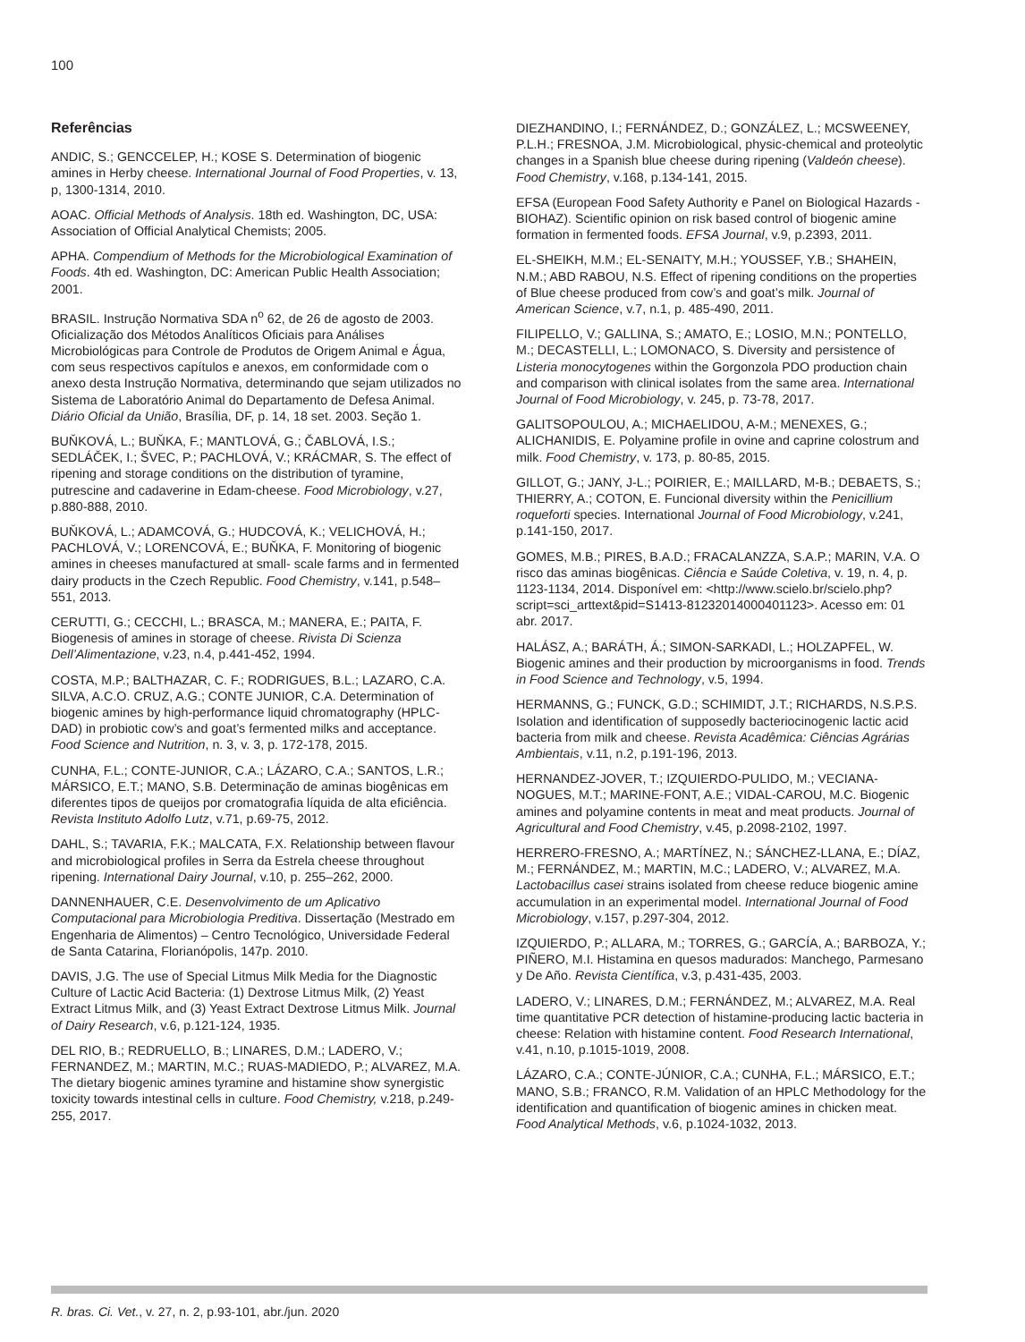100
Referências
ANDIC, S.; GENCCELEP, H.; KOSE S. Determination of biogenic amines in Herby cheese. International Journal of Food Properties, v. 13, p, 1300-1314, 2010.
AOAC. Official Methods of Analysis. 18th ed. Washington, DC, USA: Association of Official Analytical Chemists; 2005.
APHA. Compendium of Methods for the Microbiological Examination of Foods. 4th ed. Washington, DC: American Public Health Association; 2001.
BRASIL. Instrução Normativa SDA n<sup>o</sup> 62, de 26 de agosto de 2003. Oficialização dos Métodos Analíticos Oficiais para Análises Microbiológicas para Controle de Produtos de Origem Animal e Água, com seus respectivos capítulos e anexos, em conformidade com o anexo desta Instrução Normativa, determinando que sejam utilizados no Sistema de Laboratório Animal do Departamento de Defesa Animal. Diário Oficial da União, Brasília, DF, p. 14, 18 set. 2003. Seção 1.
BUŇKOVÁ, L.; BUŇKA, F.; MANTLOVÁ, G.; ČABLOVÁ, I.S.; SEDLÁČEK, I.; ŠVEC, P.; PACHLOVÁ, V.; KRÁCMAR, S. The effect of ripening and storage conditions on the distribution of tyramine, putrescine and cadaverine in Edam-cheese. Food Microbiology, v.27, p.880-888, 2010.
BUŇKOVÁ, L.; ADAMCOVÁ, G.; HUDCOVÁ, K.; VELICHOVÁ, H.; PACHLOVÁ, V.; LORENCOVÁ, E.; BUŇKA, F. Monitoring of biogenic amines in cheeses manufactured at small- scale farms and in fermented dairy products in the Czech Republic. Food Chemistry, v.141, p.548–551, 2013.
CERUTTI, G.; CECCHI, L.; BRASCA, M.; MANERA, E.; PAITA, F. Biogenesis of amines in storage of cheese. Rivista Di Scienza Dell’Alimentazione, v.23, n.4, p.441-452, 1994.
COSTA, M.P.; BALTHAZAR, C. F.; RODRIGUES, B.L.; LAZARO, C.A. SILVA, A.C.O. CRUZ, A.G.; CONTE JUNIOR, C.A. Determination of biogenic amines by high-performance liquid chromatography (HPLC-DAD) in probiotic cow’s and goat’s fermented milks and acceptance. Food Science and Nutrition, n. 3, v. 3, p. 172-178, 2015.
CUNHA, F.L.; CONTE-JUNIOR, C.A.; LÁZARO, C.A.; SANTOS, L.R.; MÁRSICO, E.T.; MANO, S.B. Determinação de aminas biogênicas em diferentes tipos de queijos por cromatografia líquida de alta eficiência. Revista Instituto Adolfo Lutz, v.71, p.69-75, 2012.
DAHL, S.; TAVARIA, F.K.; MALCATA, F.X. Relationship between flavour and microbiological profiles in Serra da Estrela cheese throughout ripening. International Dairy Journal, v.10, p. 255–262, 2000.
DANNENHAUER, C.E. Desenvolvimento de um Aplicativo Computacional para Microbiologia Preditiva. Dissertação (Mestrado em Engenharia de Alimentos) – Centro Tecnológico, Universidade Federal de Santa Catarina, Florianópolis, 147p. 2010.
DAVIS, J.G. The use of Special Litmus Milk Media for the Diagnostic Culture of Lactic Acid Bacteria: (1) Dextrose Litmus Milk, (2) Yeast Extract Litmus Milk, and (3) Yeast Extract Dextrose Litmus Milk. Journal of Dairy Research, v.6, p.121-124, 1935.
DEL RIO, B.; REDRUELLO, B.; LINARES, D.M.; LADERO, V.; FERNANDEZ, M.; MARTIN, M.C.; RUAS-MADIEDO, P.; ALVAREZ, M.A. The dietary biogenic amines tyramine and histamine show synergistic toxicity towards intestinal cells in culture. Food Chemistry, v.218, p.249-255, 2017.
DIEZHANDINO, I.; FERNÁNDEZ, D.; GONZÁLEZ, L.; MCSWEENEY, P.L.H.; FRESNOA, J.M. Microbiological, physic-chemical and proteolytic changes in a Spanish blue cheese during ripening (Valdeón cheese). Food Chemistry, v.168, p.134-141, 2015.
EFSA (European Food Safety Authority e Panel on Biological Hazards - BIOHAZ). Scientific opinion on risk based control of biogenic amine formation in fermented foods. EFSA Journal, v.9, p.2393, 2011.
EL-SHEIKH, M.M.; EL-SENAITY, M.H.; YOUSSEF, Y.B.; SHAHEIN, N.M.; ABD RABOU, N.S. Effect of ripening conditions on the properties of Blue cheese produced from cow’s and goat’s milk. Journal of American Science, v.7, n.1, p. 485-490, 2011.
FILIPELLO, V.; GALLINA, S.; AMATO, E.; LOSIO, M.N.; PONTELLO, M.; DECASTELLI, L.; LOMONACO, S. Diversity and persistence of Listeria monocytogenes within the Gorgonzola PDO production chain and comparison with clinical isolates from the same area. International Journal of Food Microbiology, v. 245, p. 73-78, 2017.
GALITSOPOULOU, A.; MICHAELIDOU, A-M.; MENEXES, G.; ALICHANIDIS, E. Polyamine profile in ovine and caprine colostrum and milk. Food Chemistry, v. 173, p. 80-85, 2015.
GILLOT, G.; JANY, J-L.; POIRIER, E.; MAILLARD, M-B.; DEBAETS, S.; THIERRY, A.; COTON, E. Funcional diversity within the Penicillium roqueforti species. International Journal of Food Microbiology, v.241, p.141-150, 2017.
GOMES, M.B.; PIRES, B.A.D.; FRACALANZZA, S.A.P.; MARIN, V.A. O risco das aminas biogênicas. Ciência e Saúde Coletiva, v. 19, n. 4, p. 1123-1134, 2014. Disponível em: <http://www.scielo.br/scielo.php?script=sci_arttext&pid=S1413-81232014000401123>. Acesso em: 01 abr. 2017.
HALÁSZ, A.; BARÁTH, Á.; SIMON-SARKADI, L.; HOLZAPFEL, W. Biogenic amines and their production by microorganisms in food. Trends in Food Science and Technology, v.5, 1994.
HERMANNS, G.; FUNCK, G.D.; SCHIMIDT, J.T.; RICHARDS, N.S.P.S. Isolation and identification of supposedly bacteriocinogenic lactic acid bacteria from milk and cheese. Revista Acadêmica: Ciências Agrárias Ambientais, v.11, n.2, p.191-196, 2013.
HERNANDEZ-JOVER, T.; IZQUIERDO-PULIDO, M.; VECIANA-NOGUES, M.T.; MARINE-FONT, A.E.; VIDAL-CAROU, M.C. Biogenic amines and polyamine contents in meat and meat products. Journal of Agricultural and Food Chemistry, v.45, p.2098-2102, 1997.
HERRERO-FRESNO, A.; MARTÍNEZ, N.; SÁNCHEZ-LLANA, E.; DÍAZ, M.; FERNÁNDEZ, M.; MARTIN, M.C.; LADERO, V.; ALVAREZ, M.A. Lactobacillus casei strains isolated from cheese reduce biogenic amine accumulation in an experimental model. International Journal of Food Microbiology, v.157, p.297-304, 2012.
IZQUIERDO, P.; ALLARA, M.; TORRES, G.; GARCÍA, A.; BARBOZA, Y.; PIÑERO, M.I. Histamina en quesos madurados: Manchego, Parmesano y De Año. Revista Científica, v.3, p.431-435, 2003.
LADERO, V.; LINARES, D.M.; FERNÁNDEZ, M.; ALVAREZ, M.A. Real time quantitative PCR detection of histamine-producing lactic bacteria in cheese: Relation with histamine content. Food Research International, v.41, n.10, p.1015-1019, 2008.
LÁZARO, C.A.; CONTE-JÚNIOR, C.A.; CUNHA, F.L.; MÁRSICO, E.T.; MANO, S.B.; FRANCO, R.M. Validation of an HPLC Methodology for the identification and quantification of biogenic amines in chicken meat. Food Analytical Methods, v.6, p.1024-1032, 2013.
R. bras. Ci. Vet., v. 27, n. 2, p.93-101, abr./jun. 2020